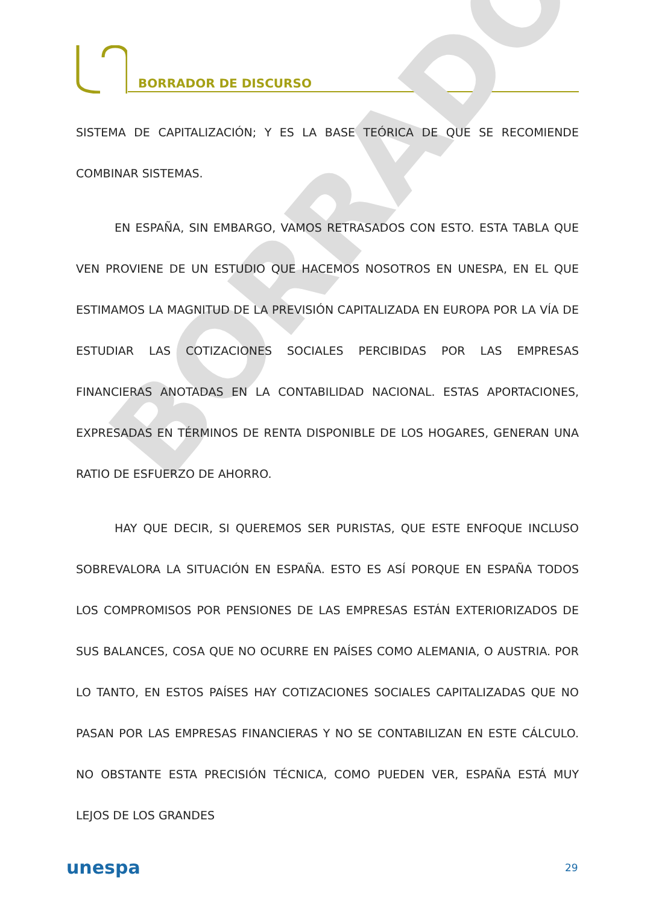BORRADOR DE DISCURSO
BORRADOR
SISTEMA DE CAPITALIZACIÓN; Y ES LA BASE TEÓRICA DE QUE SE RECOMIENDE COMBINAR SISTEMAS.
EN ESPAÑA, SIN EMBARGO, VAMOS RETRASADOS CON ESTO. ESTA TABLA QUE VEN PROVIENE DE UN ESTUDIO QUE HACEMOS NOSOTROS EN UNESPA, EN EL QUE ESTIMAMOS LA MAGNITUD DE LA PREVISIÓN CAPITALIZADA EN EUROPA POR LA VÍA DE ESTUDIAR LAS COTIZACIONES SOCIALES PERCIBIDAS POR LAS EMPRESAS FINANCIERAS ANOTADAS EN LA CONTABILIDAD NACIONAL. ESTAS APORTACIONES, EXPRESADAS EN TÉRMINOS DE RENTA DISPONIBLE DE LOS HOGARES, GENERAN UNA RATIO DE ESFUERZO DE AHORRO.
HAY QUE DECIR, SI QUEREMOS SER PURISTAS, QUE ESTE ENFOQUE INCLUSO SOBREVALORA LA SITUACIÓN EN ESPAÑA. ESTO ES ASÍ PORQUE EN ESPAÑA TODOS LOS COMPROMISOS POR PENSIONES DE LAS EMPRESAS ESTÁN EXTERIORIZADOS DE SUS BALANCES, COSA QUE NO OCURRE EN PAÍSES COMO ALEMANIA, O AUSTRIA. POR LO TANTO, EN ESTOS PAÍSES HAY COTIZACIONES SOCIALES CAPITALIZADAS QUE NO PASAN POR LAS EMPRESAS FINANCIERAS Y NO SE CONTABILIZAN EN ESTE CÁLCULO. NO OBSTANTE ESTA PRECISIÓN TÉCNICA, COMO PUEDEN VER, ESPAÑA ESTÁ MUY LEJOS DE LOS GRANDES
unespa 29